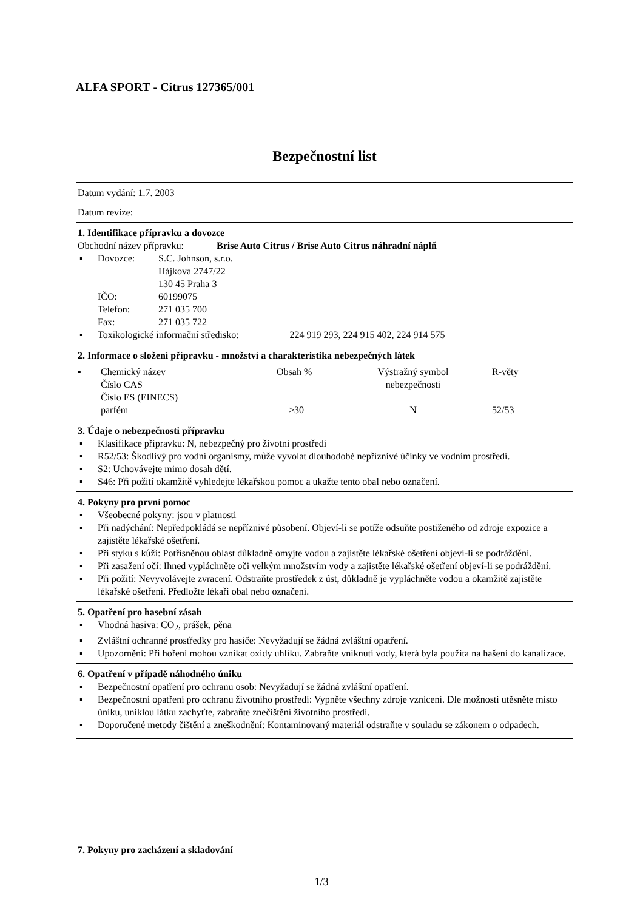ALFA SPORT - Citrus 127365/001
Bezpečnostní list
Datum vydání: 1.7. 2003
Datum revize:
1. Identifikace přípravku a dovozce
Obchodní název přípravku: Brise Auto Citrus / Brise Auto Citrus náhradní náplň
| ▪ | Dovozce: | S.C. Johnson, s.r.o. Hájkova 2747/22 130 45 Praha 3 |
| | IČO: | 60199075 |
| | Telefon: | 271 035 700 |
| | Fax: | 271 035 722 |
| ▪ | Toxikologické informační středisko: 224 919 293, 224 915 402, 224 914 575 | |
2. Informace o složení přípravku - množství a charakteristika nebezpečných látek
| ▪ | Chemický název Číslo CAS Číslo ES (EINECS) | Obsah % | Výstražný symbol nebezpečnosti | R-věty |
| | parfém | >30 | N | 52/53 |
3. Údaje o nebezpečnosti přípravku
▪ Klasifikace přípravku: N, nebezpečný pro životní prostředí
▪ R52/53: Škodlivý pro vodní organismy, může vyvolat dlouhodobé nepříznivé účinky ve vodním prostředí.
▪ S2: Uchovávejte mimo dosah dětí.
▪ S46: Při požití okamžitě vyhledejte lékařskou pomoc a ukažte tento obal nebo označení.
4. Pokyny pro první pomoc
▪ Všeobecné pokyny: jsou v platnosti
▪ Při nadýchání: Nepředpokládá se nepříznivé působení. Objeví-li se potíže odsuňte postiženého od zdroje expozice a zajistěte lékařské ošetření.
▪ Při styku s kůží: Potřísněnou oblast důkladně omyjte vodou a zajistěte lékařské ošetření objeví-li se podráždění.
▪ Při zasažení očí: Ihned vypláchněte oči velkým množstvím vody a zajistěte lékařské ošetření objeví-li se podráždění.
▪ Při požití: Nevyvolávejte zvracení. Odstraňte prostředek z úst, důkladně je vypláchněte vodou a okamžitě zajistěte lékařské ošetření. Předložte lékaři obal nebo označení.
5. Opatření pro hasební zásah
▪ Vhodná hasiva: CO<sub>2</sub>, prášek, pěna
▪ Zvláštní ochranné prostředky pro hasiče: Nevyžadují se žádná zvláštní opatření.
▪ Upozornění: Při hoření mohou vznikat oxidy uhlíku. Zabraňte vniknutí vody, která byla použita na hašení do kanalizace.
6. Opatření v případě náhodného úniku
▪ Bezpečnostní opatření pro ochranu osob: Nevyžadují se žádná zvláštní opatření.
▪ Bezpečnostní opatření pro ochranu životního prostředí: Vypněte všechny zdroje vznícení. Dle možnosti utěsněte místo úniku, uniklou látku zachyťte, zabraňte znečištění životního prostředí.
▪ Doporučené metody čištění a zneškodnění: Kontaminovaný materiál odstraňte v souladu se zákonem o odpadech.
7. Pokyny pro zacházení a skladování
1/3